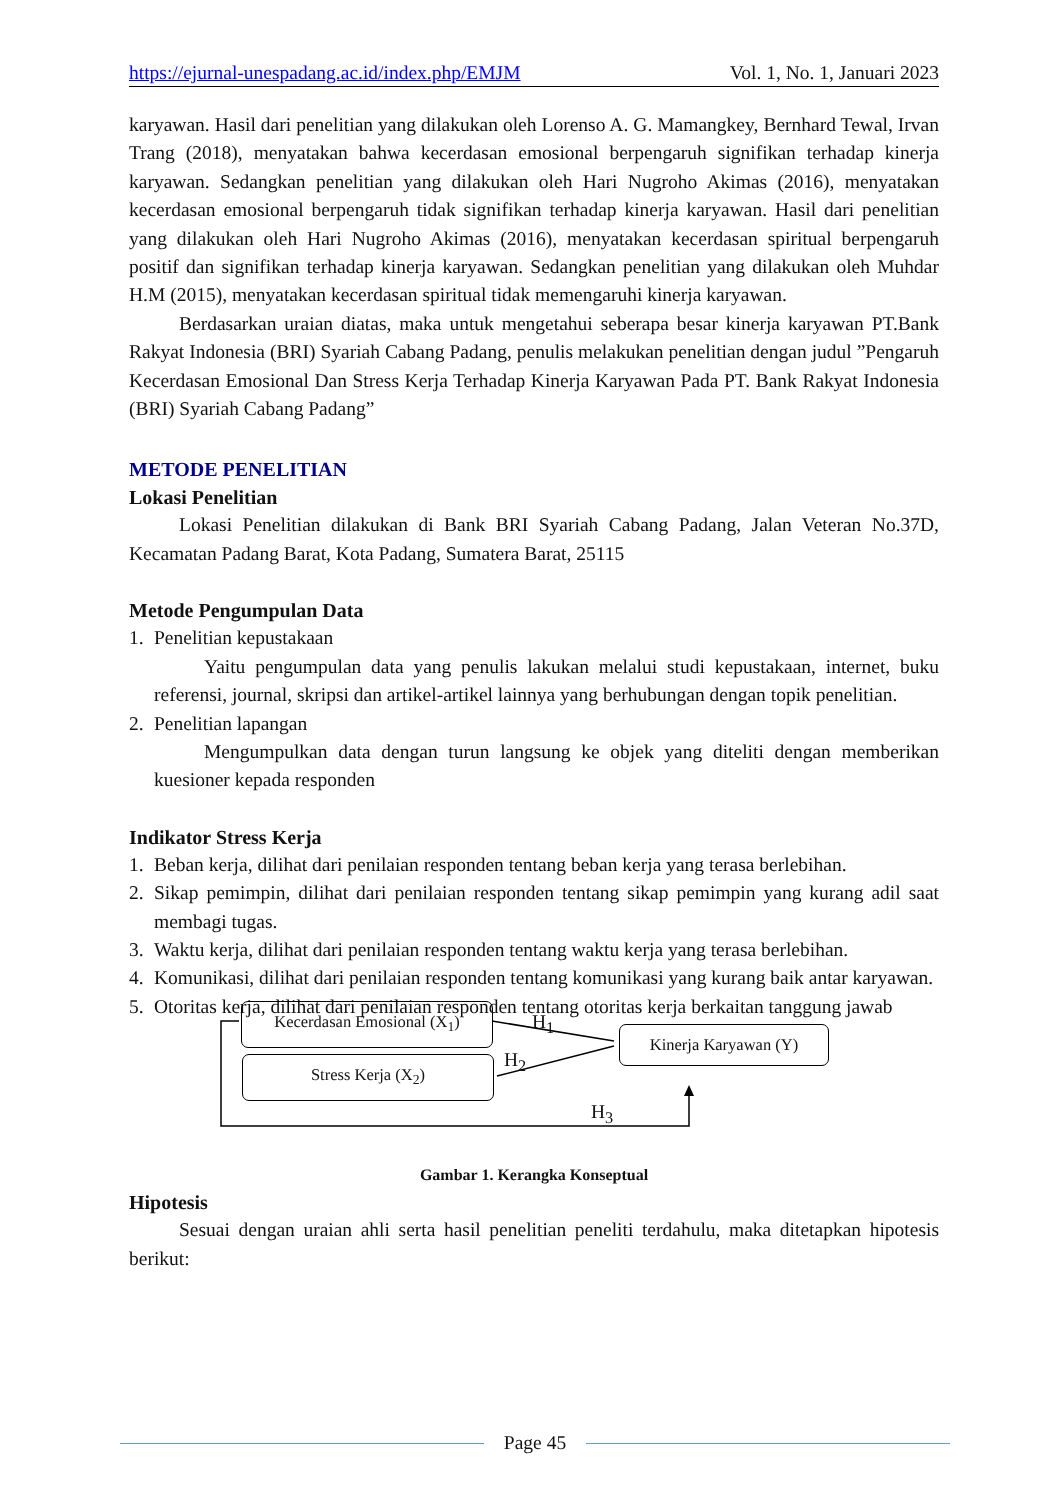https://ejurnal-unespadang.ac.id/index.php/EMJM Vol. 1, No. 1, Januari 2023
karyawan. Hasil dari penelitian yang dilakukan oleh Lorenso A. G. Mamangkey, Bernhard Tewal, Irvan Trang (2018), menyatakan bahwa kecerdasan emosional berpengaruh signifikan terhadap kinerja karyawan. Sedangkan penelitian yang dilakukan oleh Hari Nugroho Akimas (2016), menyatakan kecerdasan emosional berpengaruh tidak signifikan terhadap kinerja karyawan. Hasil dari penelitian yang dilakukan oleh Hari Nugroho Akimas (2016), menyatakan kecerdasan spiritual berpengaruh positif dan signifikan terhadap kinerja karyawan. Sedangkan penelitian yang dilakukan oleh Muhdar H.M (2015), menyatakan kecerdasan spiritual tidak memengaruhi kinerja karyawan.
Berdasarkan uraian diatas, maka untuk mengetahui seberapa besar kinerja karyawan PT.Bank Rakyat Indonesia (BRI) Syariah Cabang Padang, penulis melakukan penelitian dengan judul ”Pengaruh Kecerdasan Emosional Dan Stress Kerja Terhadap Kinerja Karyawan Pada PT. Bank Rakyat Indonesia (BRI) Syariah Cabang Padang”
METODE PENELITIAN
Lokasi Penelitian
Lokasi Penelitian dilakukan di Bank BRI Syariah Cabang Padang, Jalan Veteran No.37D, Kecamatan Padang Barat, Kota Padang, Sumatera Barat, 25115
Metode Pengumpulan Data
1. Penelitian kepustakaan
Yaitu pengumpulan data yang penulis lakukan melalui studi kepustakaan, internet, buku referensi, journal, skripsi dan artikel-artikel lainnya yang berhubungan dengan topik penelitian.
2. Penelitian lapangan
Mengumpulkan data dengan turun langsung ke objek yang diteliti dengan memberikan kuesioner kepada responden
Indikator Stress Kerja
1. Beban kerja, dilihat dari penilaian responden tentang beban kerja yang terasa berlebihan.
2. Sikap pemimpin, dilihat dari penilaian responden tentang sikap pemimpin yang kurang adil saat membagi tugas.
3. Waktu kerja, dilihat dari penilaian responden tentang waktu kerja yang terasa berlebihan.
4. Komunikasi, dilihat dari penilaian responden tentang komunikasi yang kurang baik antar karyawan.
5. Otoritas kerja, dilihat dari penilaian responden tentang otoritas kerja berkaitan tanggung jawab
Kecerdasan Emosional (X<sub>1</sub>)
Stress Kerja (X<sub>2</sub>)
Kinerja Karyawan (Y)
H<sub>1</sub>
H<sub>2</sub>
H<sub>3</sub>
Gambar 1. Kerangka Konseptual
Hipotesis
Sesuai dengan uraian ahli serta hasil penelitian peneliti terdahulu, maka ditetapkan hipotesis berikut:
Page 45